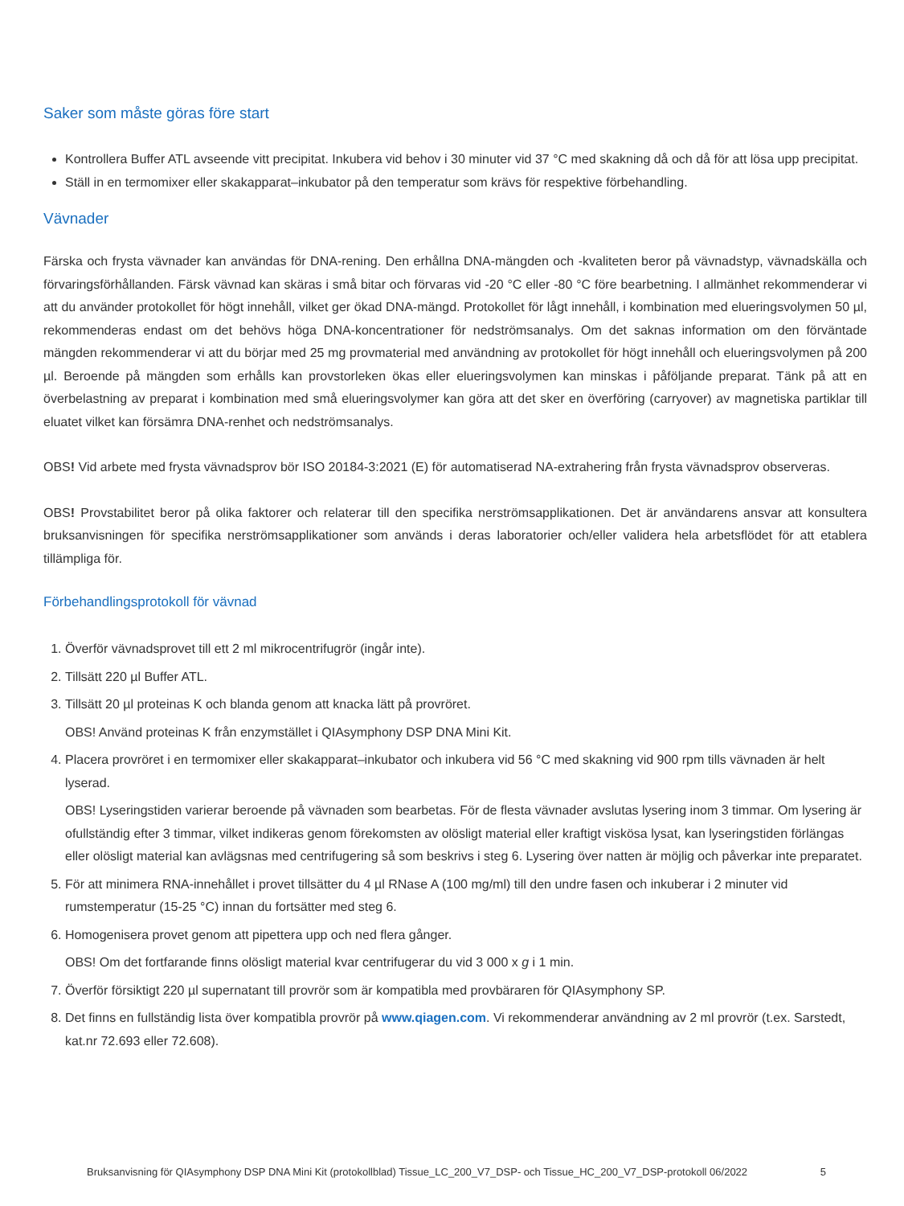Saker som måste göras före start
Kontrollera Buffer ATL avseende vitt precipitat. Inkubera vid behov i 30 minuter vid 37 °C med skakning då och då för att lösa upp precipitat.
Ställ in en termomixer eller skakapparat–inkubator på den temperatur som krävs för respektive förbehandling.
Vävnader
Färska och frysta vävnader kan användas för DNA-rening. Den erhållna DNA-mängden och -kvaliteten beror på vävnadstyp, vävnadskälla och förvaringsförhållanden. Färsk vävnad kan skäras i små bitar och förvaras vid -20 °C eller -80 °C före bearbetning. I allmänhet rekommenderar vi att du använder protokollet för högt innehåll, vilket ger ökad DNA-mängd. Protokollet för lågt innehåll, i kombination med elueringsvolymen 50 µl, rekommenderas endast om det behövs höga DNA-koncentrationer för nedströmsanalys. Om det saknas information om den förväntade mängden rekommenderar vi att du börjar med 25 mg provmaterial med användning av protokollet för högt innehåll och elueringsvolymen på 200 µl. Beroende på mängden som erhålls kan provstorleken ökas eller elueringsvolymen kan minskas i påföljande preparat. Tänk på att en överbelastning av preparat i kombination med små elueringsvolymer kan göra att det sker en överföring (carryover) av magnetiska partiklar till eluatet vilket kan försämra DNA-renhet och nedströmsanalys.
OBS! Vid arbete med frysta vävnadsprov bör ISO 20184-3:2021 (E) för automatiserad NA-extrahering från frysta vävnadsprov observeras.
OBS! Provstabilitet beror på olika faktorer och relaterar till den specifika nerströmsapplikationen. Det är användarens ansvar att konsultera bruksanvisningen för specifika nerströmsapplikationer som används i deras laboratorier och/eller validera hela arbetsflödet för att etablera tillämpliga för.
Förbehandlingsprotokoll för vävnad
1. Överför vävnadsprovet till ett 2 ml mikrocentrifugrör (ingår inte).
2. Tillsätt 220 µl Buffer ATL.
3. Tillsätt 20 µl proteinas K och blanda genom att knacka lätt på provröret.
OBS! Använd proteinas K från enzymstället i QIAsymphony DSP DNA Mini Kit.
4. Placera provröret i en termomixer eller skakapparat–inkubator och inkubera vid 56 °C med skakning vid 900 rpm tills vävnaden är helt lyserad.
OBS! Lyseringstiden varierar beroende på vävnaden som bearbetas. För de flesta vävnader avslutas lysering inom 3 timmar. Om lysering är ofullständig efter 3 timmar, vilket indikeras genom förekomsten av olösligt material eller kraftigt viskösa lysat, kan lyseringstiden förlängas eller olösligt material kan avlägsnas med centrifugering så som beskrivs i steg 6. Lysering över natten är möjlig och påverkar inte preparatet.
5. För att minimera RNA-innehållet i provet tillsätter du 4 µl RNase A (100 mg/ml) till den undre fasen och inkuberar i 2 minuter vid rumstemperatur (15-25 °C) innan du fortsätter med steg 6.
6. Homogenisera provet genom att pipettera upp och ned flera gånger.
OBS! Om det fortfarande finns olösligt material kvar centrifugerar du vid 3 000 x g i 1 min.
7. Överför försiktigt 220 µl supernatant till provrör som är kompatibla med provbäraren för QIAsymphony SP.
8. Det finns en fullständig lista över kompatibla provrör på www.qiagen.com. Vi rekommenderar användning av 2 ml provrör (t.ex. Sarstedt, kat.nr 72.693 eller 72.608).
Bruksanvisning för QIAsymphony DSP DNA Mini Kit (protokollblad) Tissue_LC_200_V7_DSP- och Tissue_HC_200_V7_DSP-protokoll 06/2022 5